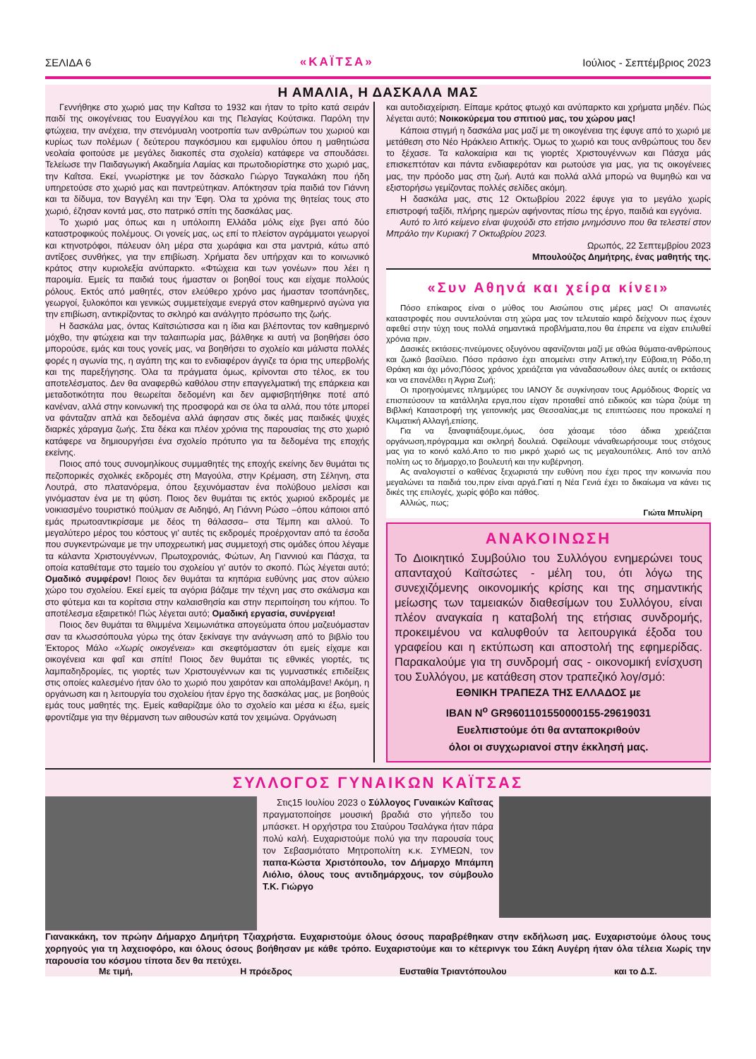ΣΕΛΙΔΑ 6 «ΚΑΪΤΣΑ» Ιούλιος - Σεπτέμβριος 2023
Η ΑΜΑΛΙΑ, Η ΔΑΣΚΑΛΑ ΜΑΣ
Γεννήθηκε στο χωριό μας την Καΐτσα το 1932 και ήταν το τρίτο κατά σειράν παιδί της οικογένειας του Ευαγγέλου και της Πελαγίας Κούτσικα. Παρόλη την φτώχεια, την ανέχεια, την στενόμυαλη νοοτροπία των ανθρώπων του χωριού και κυρίως των πολέμων ( δεύτερου παγκόσμιου και εμφυλίου όπου η μαθητιώσα νεολαία φοιτούσε με μεγάλες διακοπές στα σχολεία) κατάφερε να σπουδάσει. Τελείωσε την Παιδαγωγική Ακαδημία Λαμίας και πρωτοδιορίστηκε στο χωριό μας, την Καΐτσα. Εκεί, γνωρίστηκε με τον δάσκαλο Γιώργο Ταγκαλάκη που ήδη υπηρετούσε στο χωριό μας και παντρεύτηκαν. Απόκτησαν τρία παιδιά τον Γιάννη και τα δίδυμα, τον Βαγγέλη και την Έφη. Όλα τα χρόνια της θητείας τους στο χωριό, έζησαν κοντά μας, στο πατρικό σπίτι της δασκάλας μας.
Το χωριό μας όπως και η υπόλοιπη Ελλάδα μόλις είχε βγει από δύο καταστροφικούς πολέμους. Οι γονείς μας, ως επί το πλείστον αγράμματοι γεωργοί και κτηνοτρόφοι, πάλευαν όλη μέρα στα χωράφια και στα μαντριά, κάτω από αντίξοες συνθήκες, για την επιβίωση. Χρήματα δεν υπήρχαν και το κοινωνικό κράτος στην κυριολεξία ανύπαρκτο. «Φτώχεια και των γονέων» που λέει η παροιμία. Εμείς τα παιδιά τους ήμασταν οι βοηθοί τους και είχαμε πολλούς ρόλους. Εκτός από μαθητές, στον ελεύθερο χρόνο μας ήμασταν τσοπάνηδες, γεωργοί, ξυλοκόποι και γενικώς συμμετείχαμε ενεργά στον καθημερινό αγώνα για την επιβίωση, αντικρίζοντας το σκληρό και ανάλγητο πρόσωπο της ζωής.
Η δασκάλα μας, όντας Καϊτσιώτισσα και η ίδια και βλέποντας τον καθημερινό μόχθο, την φτώχεια και την ταλαιπωρία μας, βάλθηκε κι αυτή να βοηθήσει όσο μπορούσε, εμάς και τους γονείς μας, να βοηθήσει το σχολείο και μάλιστα πολλές φορές η αγωνία της, η αγάπη της και το ενδιαφέρον άγγιζε τα όρια της υπερβολής και της παρεξήγησης. Όλα τα πράγματα όμως, κρίνονται στο τέλος, εκ του αποτελέσματος. Δεν θα αναφερθώ καθόλου στην επαγγελματική της επάρκεια και μεταδοτικότητα που θεωρείται δεδομένη και δεν αμφισβητήθηκε ποτέ από κανέναν, αλλά στην κοινωνική της προσφορά και σε όλα τα αλλά, που τότε μπορεί να φάνταζαν απλά και δεδομένα αλλά άφησαν στις δικές μας παιδικές ψυχές διαρκές χάραγμα ζωής. Στα δέκα και πλέον χρόνια της παρουσίας της στο χωριό κατάφερε να δημιουργήσει ένα σχολείο πρότυπο για τα δεδομένα της εποχής εκείνης.
Ποιος από τους συνομηλίκους συμμαθητές της εποχής εκείνης δεν θυμάται τις πεζοπορικές σχολικές εκδρομές στη Μαγούλα, στην Κρέμαση, στη Σέληνη, στα Λουτρά, στο πλατανόρεμα, όπου ξεχυνόμασταν ένα πολύβουο μελίσσι και γινόμασταν ένα με τη φύση. Ποιος δεν θυμάται τις εκτός χωριού εκδρομές με νοικιασμένο τουριστικό πούλμαν σε Αιδηψό, Αη Γιάννη Ρώσο –όπου κάποιοι από εμάς πρωτοαντικρίσαμε με δέος τη θάλασσα– στα Τέμπη και αλλού. Το μεγαλύτερο μέρος του κόστους γι' αυτές τις εκδρομές προέρχονταν από τα έσοδα που συγκεντρώναμε με την υποχρεωτική μας συμμετοχή στις ομάδες όπου λέγαμε τα κάλαντα Χριστουγέννων, Πρωτοχρονιάς, Φώτων, Αη Γιαννιού και Πάσχα, τα οποία καταθέταμε στο ταμείο του σχολείου γι' αυτόν το σκοπό. Πώς λέγεται αυτό; Ομαδικό συμφέρον! Ποιος δεν θυμάται τα κηπάρια ευθύνης μας στον αύλειο χώρο του σχολείου. Εκεί εμείς τα αγόρια βάζαμε την τέχνη μας στο σκάλισμα και στο φύτεμα και τα κορίτσια στην καλαισθησία και στην περιποίηση του κήπου. Το αποτέλεσμα εξαιρετικό! Πώς λέγεται αυτό; Ομαδική εργασία, συνέργεια!
Ποιος δεν θυμάται τα θλιμμένα Χειμωνιάτικα απογεύματα όπου μαζευόμασταν σαν τα κλωσσόπουλα γύρω της όταν ξεκίναγε την ανάγνωση από το βιβλίο του Έκτορος Μάλο «Χωρίς οικογένεια» και σκεφτόμασταν ότι εμείς είχαμε και οικογένεια και φαΐ και σπίτι! Ποιος δεν θυμάται τις εθνικές γιορτές, τις λαμπαδηδρομίες, τις γιορτές των Χριστουγέννων και τις γυμναστικές επιδείξεις στις οποίες καλεσμένο ήταν όλο το χωριό που χαιρόταν και απολάμβανε! Ακόμη, η οργάνωση και η λειτουργία του σχολείου ήταν έργο της δασκάλας μας, με βοηθούς εμάς τους μαθητές της. Εμείς καθαρίζαμε όλο το σχολείο και μέσα κι έξω, εμείς φροντίζαμε για την θέρμανση των αιθουσών κατά τον χειμώνα. Οργάνωση
και αυτοδιαχείριση. Είπαμε κράτος φτωχό και ανύπαρκτο και χρήματα μηδέν. Πώς λέγεται αυτό; Νοικοκύρεμα του σπιτιού μας, του χώρου μας!
Κάποια στιγμή η δασκάλα μας μαζί με τη οικογένεια της έφυγε από το χωριό με μετάθεση στο Νέο Ηράκλειο Αττικής. Όμως το χωριό και τους ανθρώπους του δεν το ξέχασε. Τα καλοκαίρια και τις γιορτές Χριστουγέννων και Πάσχα μάς επισκεπτόταν και πάντα ενδιαφερόταν και ρωτούσε για μας, για τις οικογένειες μας, την πρόοδο μας στη ζωή. Αυτά και πολλά αλλά μπορώ να θυμηθώ και να εξιστορήσω γεμίζοντας πολλές σελίδες ακόμη.
Η δασκάλα μας, στις 12 Οκτωβρίου 2022 έφυγε για το μεγάλο χωρίς επιστροφή ταξίδι, πλήρης ημερών αφήνοντας πίσω της έργο, παιδιά και εγγόνια.
Αυτό το λιτό κείμενο είναι ψυχούδι στο ετήσιο μνημόσυνο που θα τελεστεί στον Μπράλο την Κυριακή 7 Οκτωβρίου 2023.
Ωρωπός, 22 Σεπτεμβρίου 2023
Μπουλούζος Δημήτρης, ένας μαθητής της.
«Συν Αθηνά και χείρα κίνει»
Πόσο επίκαιρος είναι ο μύθος του Αισώπου στις μέρες μας! Οι απανωτές καταστροφές που συντελούνται στη χώρα μας τον τελευταίο καιρό δείχνουν πως έχουν αφεθεί στην τύχη τους πολλά σημαντικά προβλήματα,που θα έπρεπε να είχαν επιλυθεί χρόνια πριν.
Δασικές εκτάσεις-πνεύμονες οξυγόνου αφανίζονται μαζί με αθώα θύματα-ανθρώπους και ζωικό βασίλειο. Πόσο πράσινο έχει απομείνει στην Αττική,την Εύβοια,τη Ρόδο,τη Θράκη και όχι μόνο;Πόσος χρόνος χρειάζεται για νάναδασωθουν όλες αυτές οι εκτάσεις και να επανέλθει η Άγρια Ζωή;
Οι προηγούμενες πλημμύρες του ΙΑΝΟΥ δε συγκίνησαν τους Αρμόδιους Φορείς να επισπεύσουν τα κατάλληλα εργα,που είχαν προταθεί από ειδικούς και τώρα ζούμε τη Βιβλική Καταστροφή της γειτονικής μας Θεσσαλίας,με τις επιπτώσεις που προκαλεί η Κλιματική Αλλαγή,επίσης.
Για να ξαναφτιάξουμε,όμως, όσα χάσαμε τόσο άδικα χρειάζεται οργάνωση,πρόγραμμα και σκληρή δουλειά. Οφείλουμε νάναθεωρήσουμε τους στόχους μας για το κοινό καλό.Απο το πιο μικρό χωριό ως τις μεγαλουπόλεις. Από τον απλό πολίτη ως το δήμαρχο,το βουλευτή και την κυβέρνηση.
Ας αναλογιστεί ο καθένας ξεχωριστά την ευθύνη που έχει προς την κοινωνία που μεγαλώνει τα παιδιά του,πριν είναι αργά.Γιατί η Νέα Γενιά έχει το δικαίωμα να κάνει τις δικές της επιλογές, χωρίς φόβο και πάθος.
Αλλιώς, πως;
Γιώτα Μπυλίρη
ΑΝΑΚΟΙΝΩΣΗ
Το Διοικητικό Συμβούλιο του Συλλόγου ενημερώνει τους απανταχού Καϊτσώτες - μέλη του, ότι λόγω της συνεχιζόμενης οικονομικής κρίσης και της σημαντικής μείωσης των ταμειακών διαθεσίμων του Συλλόγου, είναι πλέον αναγκαία η καταβολή της ετήσιας συνδρομής, προκειμένου να καλυφθούν τα λειτουργικά έξοδα του γραφείου και η εκτύπωση και αποστολή της εφημερίδας. Παρακαλούμε για τη συνδρομή σας - οικονομική ενίσχυση του Συλλόγου, με κατάθεση στον τραπεζικό λογ/σμό:
ΕΘΝΙΚΗ ΤΡΑΠΕΖΑ ΤΗΣ ΕΛΛΑΔΟΣ με
IBAN N<sup>o</sup> GR9601101550000155-29619031
Ευελπιστούμε ότι θα ανταποκριθούν
όλοι οι συγχωριανοί στην έκκλησή μας.
ΣΥΛΛΟΓΟΣ ΓΥΝΑΙΚΩΝ ΚΑΪΤΣΑΣ
Στις15 Ιουλίου 2023 ο Σύλλογος Γυναικών Καΐτσας πραγματοποίησε μουσική βραδιά στο γήπεδο του μπάσκετ. Η ορχήστρα του Σταύρου Τσαλάγκα ήταν πάρα πολύ καλή. Ευχαριστούμε πολύ για την παρουσία τους τον Σεβασμιότατο Μητροπολίτη κ.κ. ΣΥΜΕΩΝ, τον παπα-Κώστα Χριστόπουλο, τον Δήμαρχο Μπάμπη Λιόλιο, όλους τους αντιδημάρχους, τον σύμβουλο Τ.Κ. Γιώργο
Γιανακκάκη, τον πρώην Δήμαρχο Δημήτρη Τζιαχρήστα. Ευχαριστούμε όλους όσους παραβρέθηκαν στην εκδήλωση μας. Ευχαριστούμε όλους τους χορηγούς για τη λαχειοφόρο, και όλους όσους βοήθησαν με κάθε τρόπο. Ευχαριστούμε και το κέτερινγκ του Σάκη Αυγέρη ήταν όλα τέλεια Χωρίς την παρουσία του κόσμου τίποτα δεν θα πετύχει.
Με τιμή, Η πρόεδρος Ευσταθία Τριαντόπουλου και το Δ.Σ.